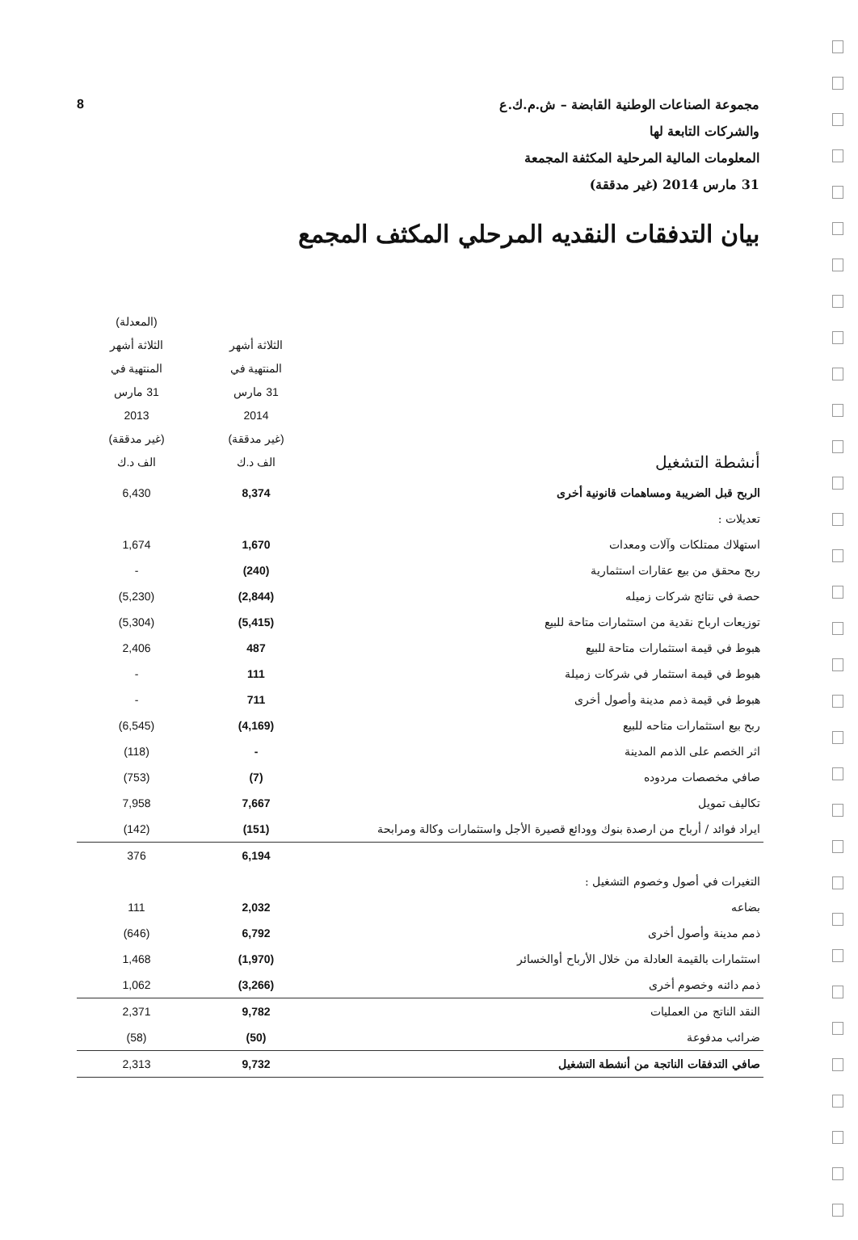مجموعة الصناعات الوطنية القابضة – ش.م.ك.ع
والشركات التابعة لها
المعلومات المالية المرحلية المكثفة المجمعة
31 مارس 2014 (غير مدققة)
8
بيان التدفقات النقديه المرحلي المكثف المجمع
| أنشطة التشغيل | الثلاثة أشهر المنتهية في 31 مارس 2014 (غير مدققة) الف د.ك | (المعدلة) الثلاثة أشهر المنتهية في 31 مارس 2013 (غير مدققة) الف د.ك |
| --- | --- | --- |
| الربح قبل الضريبة ومساهمات قانونية أخرى | 8,374 | 6,430 |
| تعديلات : | | |
| استهلاك ممتلكات وآلات ومعدات | 1,670 | 1,674 |
| ربح محقق من بيع عقارات استثمارية | (240) | - |
| حصة في نتائج شركات زميله | (2,844) | (5,230) |
| توزيعات ارباح نقدية من استثمارات متاحة للبيع | (5,415) | (5,304) |
| هبوط في قيمة استثمارات متاحة للبيع | 487 | 2,406 |
| هبوط في قيمة استثمار في شركات زميلة | 111 | - |
| هبوط في قيمة ذمم مدينة وأصول أخرى | 711 | - |
| ربح بيع استثمارات متاحه للبيع | (4,169) | (6,545) |
| اثر الخصم على الذمم المدينة | - | (118) |
| صافي مخصصات مردوده | (7) | (753) |
| تكاليف تمويل | 7,667 | 7,958 |
| ايراد فوائد / أرباح من ارصدة بنوك وودائع قصيرة الأجل واستثمارات وكالة ومرابحة | (151) | (142) |
| | 6,194 | 376 |
| التغيرات في أصول وخصوم التشغيل : | | |
| بضاعه | 2,032 | 111 |
| ذمم مدينة وأصول أخرى | 6,792 | (646) |
| استثمارات بالقيمة العادلة من خلال الأرباح أوالخسائر | (1,970) | 1,468 |
| ذمم دائنه وخصوم أخرى | (3,266) | 1,062 |
| النقد الناتج من العمليات | 9,782 | 2,371 |
| ضرائب مدفوعة | (50) | (58) |
| صافي التدفقات الناتجة من أنشطة التشغيل | 9,732 | 2,313 |